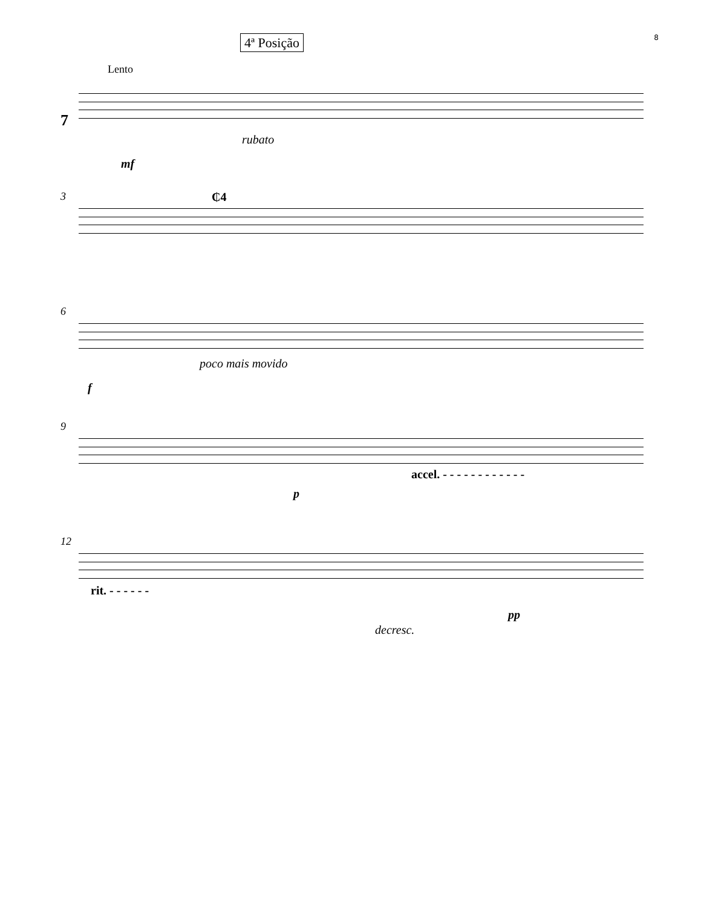8
4ª Posição
Lento
7
rubato
mf
3 ₵4
6
poco mais movido
f
9
accel. - - - - - - - - - - - -
p
12
rit. - - - - - -
pp
decresc.